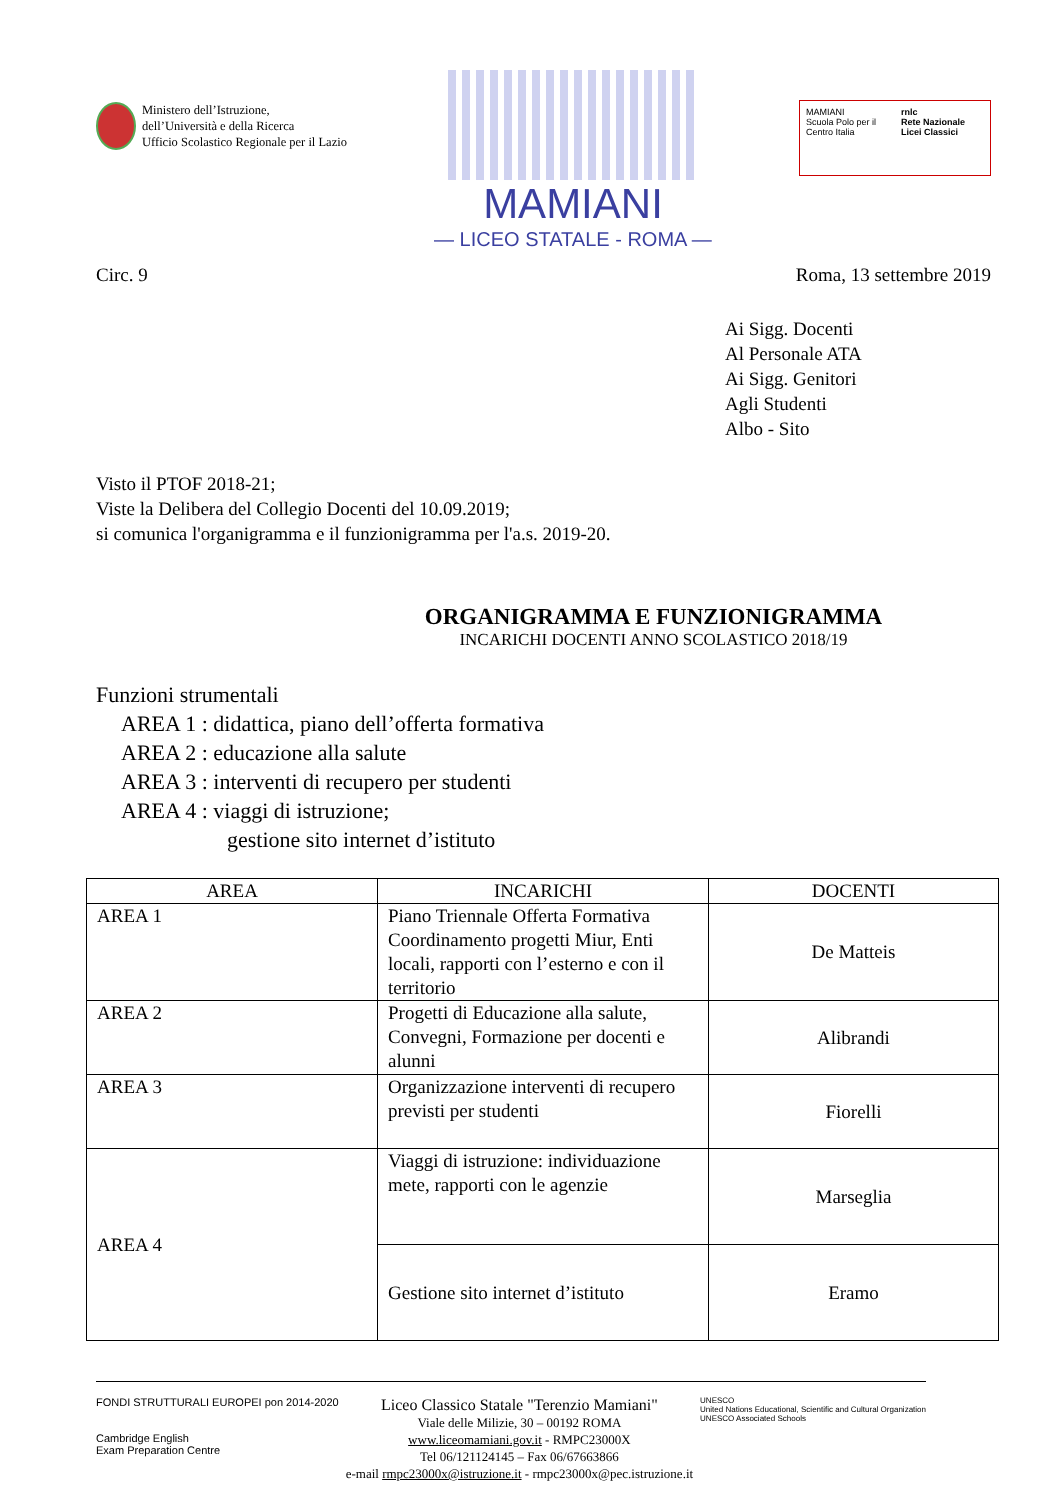Ministero dell’Istruzione,
dell’Università e della Ricerca
Ufficio Scolastico Regionale per il Lazio
MAMIANI
— LICEO STATALE - ROMA —
MAMIANI
Scuola Polo per il Centro Italia
rnlc
Rete Nazionale Licei Classici
Circ. 9 Roma, 13 settembre 2019
Ai Sigg. Docenti
Al Personale ATA
Ai Sigg. Genitori
Agli Studenti
Albo - Sito
Visto il PTOF 2018-21;
Viste la Delibera del Collegio Docenti del 10.09.2019;
si comunica l'organigramma e il funzionigramma per l'a.s. 2019-20.
ORGANIGRAMMA E FUNZIONIGRAMMA
INCARICHI DOCENTI ANNO SCOLASTICO 2018/19
Funzioni strumentali
AREA 1 : didattica, piano dell’offerta formativa
AREA 2 : educazione alla salute
AREA 3 : interventi di recupero per studenti
AREA 4 : viaggi di istruzione;
gestione sito internet d’istituto
| AREA | INCARICHI | DOCENTI |
| --- | --- | --- |
| AREA 1 | Piano Triennale Offerta Formativa Coordinamento progetti Miur, Enti locali, rapporti con l’esterno e con il territorio | De Matteis |
| AREA 2 | Progetti di Educazione alla salute, Convegni, Formazione per docenti e alunni | Alibrandi |
| AREA 3 | Organizzazione interventi di recupero previsti per studenti | Fiorelli |
| AREA 4 | Viaggi di istruzione: individuazione mete, rapporti con le agenzie | Marseglia |
| | Gestione sito internet d’istituto | Eramo |
FONDI STRUTTURALI EUROPEI pon 2014-2020
Cambridge English
Exam Preparation Centre
Liceo Classico Statale "Terenzio Mamiani"
Viale delle Milizie, 30 – 00192 ROMA
www.liceomamiani.gov.it - RMPC23000X
Tel 06/121124145 – Fax 06/67663866
e-mail rmpc23000x@istruzione.it - rmpc23000x@pec.istruzione.it
UNESCO
United Nations Educational, Scientific and Cultural Organization
UNESCO Associated Schools